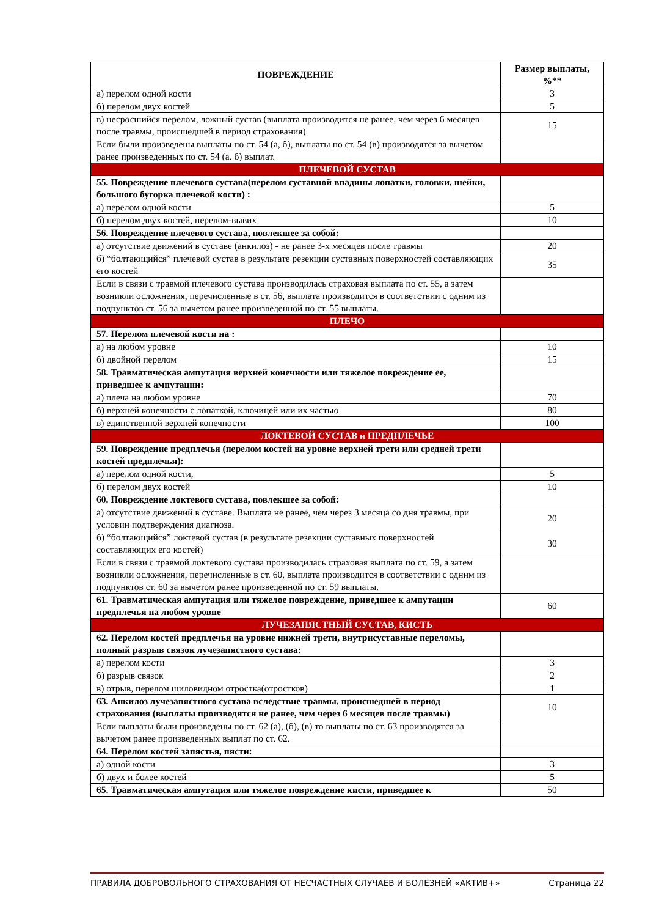| ПОВРЕЖДЕНИЕ | Размер выплаты, %** |
| --- | --- |
| а) перелом одной кости | 3 |
| б) перелом двух костей | 5 |
| в) несросшийся перелом, ложный сустав (выплата производится не ранее, чем через 6 месяцев после травмы, происшедшей в период страхования) | 15 |
| Если были произведены выплаты по ст. 54 (а, б), выплаты по ст. 54 (в) производятся за вычетом ранее произведенных по ст. 54 (а. б) выплат. | |
| ПЛЕЧЕВОЙ СУСТАВ | |
| 55. Повреждение плечевого сустава(перелом суставной впадины лопатки, головки, шейки, большого бугорка плечевой кости) : | |
| а) перелом одной кости | 5 |
| б) перелом двух костей, перелом-вывих | 10 |
| 56. Повреждение плечевого сустава, повлекшее за собой: | |
| а) отсутствие движений в суставе (анкилоз) - не ранее 3-х месяцев после травмы | 20 |
| б) “болтающийся” плечевой сустав в результате резекции суставных поверхностей составляющих его костей | 35 |
| Если в связи с травмой плечевого сустава производилась страховая выплата по ст. 55, а затем возникли осложнения, перечисленные в ст. 56, выплата производится в соответствии с одним из подпунктов ст. 56 за вычетом ранее произведенной по ст. 55 выплаты. | |
| ПЛЕЧО | |
| 57. Перелом плечевой кости на : | |
| а) на любом уровне | 10 |
| б) двойной перелом | 15 |
| 58. Травматическая ампутация верхней конечности или тяжелое повреждение ее, приведшее к ампутации: | |
| а) плеча на любом уровне | 70 |
| б) верхней конечности с лопаткой, ключицей или их частью | 80 |
| в) единственной верхней конечности | 100 |
| ЛОКТЕВОЙ СУСТАВ и ПРЕДПЛЕЧЬЕ | |
| 59. Повреждение предплечья (перелом костей на уровне верхней трети или средней трети костей предплечья): | |
| а) перелом одной кости, | 5 |
| б) перелом двух костей | 10 |
| 60. Повреждение локтевого сустава, повлекшее за собой: | |
| а) отсутствие движений в суставе. Выплата не ранее, чем через 3 месяца со дня травмы, при условии подтверждения диагноза. | 20 |
| б) “болтающийся” локтевой сустав (в результате резекции суставных поверхностей составляющих его костей) | 30 |
| Если в связи с травмой локтевого сустава производилась страховая выплата по ст. 59, а затем возникли осложнения, перечисленные в ст. 60, выплата производится в соответствии с одним из подпунктов ст. 60 за вычетом ранее произведенной по ст. 59 выплаты. | |
| 61. Травматическая ампутация или тяжелое повреждение, приведшее к ампутации предплечья на любом уровне | 60 |
| ЛУЧЕЗАПЯСТНЫЙ СУСТАВ, КИСТЬ | |
| 62. Перелом костей предплечья на уровне нижней трети, внутрисуставные переломы, полный разрыв связок лучезапястного сустава: | |
| а) перелом кости | 3 |
| б) разрыв связок | 2 |
| в) отрыв, перелом шиловидном отростка(отростков) | 1 |
| 63. Анкилоз лучезапястного сустава вследствие травмы, происшедшей в период страхования (выплаты производятся не ранее, чем через 6 месяцев после травмы) | 10 |
| Если выплаты были произведены по ст. 62 (а), (б), (в) то выплаты по ст. 63 производятся за вычетом ранее произведенных выплат по ст. 62. | |
| 64. Перелом костей запястья, пясти: | |
| а) одной кости | 3 |
| б) двух и более костей | 5 |
| 65. Травматическая ампутация или тяжелое повреждение кисти, приведшее к | 50 |
ПРАВИЛА ДОБРОВОЛЬНОГО СТРАХОВАНИЯ ОТ НЕСЧАСТНЫХ СЛУЧАЕВ И БОЛЕЗНЕЙ «АКТИВ+» Страница 22